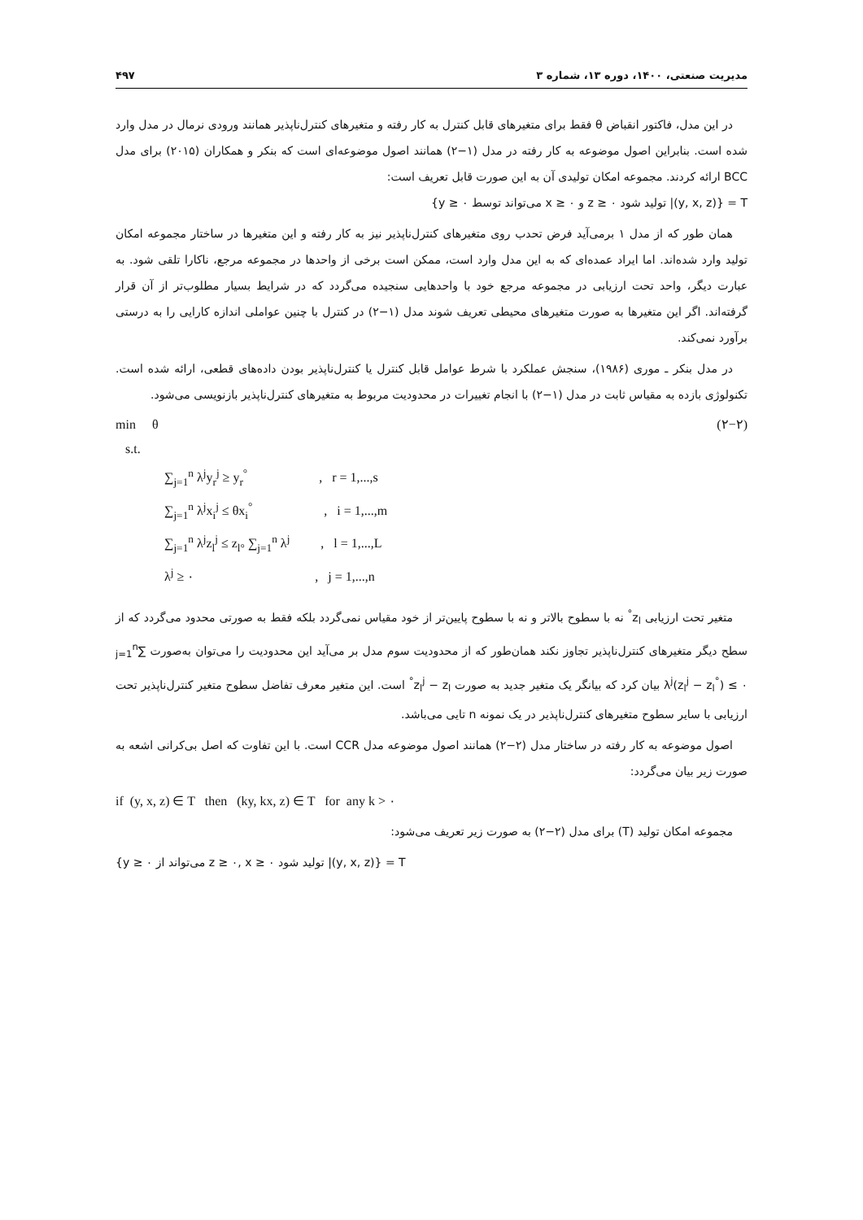۴۹۷ مدیریت صنعتی، ۱۴۰۰، دوره ۱۳، شماره ۳
در این مدل، فاکتور انقباض θ فقط برای متغیرهای قابل کنترل به کار رفته و متغیرهای کنترل‌ناپذیر همانند ورودی نرمال در مدل وارد شده است. بنابراین اصول موضوعه به کار رفته در مدل (۱−۲) همانند اصول موضوعه‌ای است که بنکر و همکاران (۲۰۱۵) برای مدل BCC ارائه کردند. مجموعه امکان تولیدی آن به این صورت قابل تعریف است:
T = {(y, x, z)| تولید شود z ≥ ۰ و x ≥ ۰ می‌تواند توسط y ≥ ۰}
همان طور که از مدل ۱ برمی‌آید فرض تحدب روی متغیرهای کنترل‌ناپذیر نیز به کار رفته و این متغیرها در ساختار مجموعه امکان تولید وارد شده‌اند. اما ایراد عمده‌ای که به این مدل وارد است، ممکن است برخی از واحدها در مجموعه مرجع، ناکارا تلقی شود. به عبارت دیگر، واحد تحت ارزیابی در مجموعه مرجع خود با واحدهایی سنجیده می‌گردد که در شرایط بسیار مطلوب‌تر از آن قرار گرفته‌اند. اگر این متغیرها به صورت متغیرهای محیطی تعریف شوند مدل (۱−۲) در کنترل با چنین عواملی اندازه کارایی را به درستی برآورد نمی‌کند.
در مدل بنکر ـ موری (۱۹۸۶)، سنجش عملکرد با شرط عوامل قابل کنترل یا کنترل‌ناپذیر بودن داده‌های قطعی، ارائه شده است. تکنولوژی بازده به مقیاس ثابت در مدل (۱−۲) با انجام تغییرات در محدودیت مربوط به متغیرهای کنترل‌ناپذیر بازنویسی می‌شود.
min θ (۲−۲)
s.t.
∑<sub>j=1</sub><sup>n</sup> λ<sup>j</sup>y<sub>r</sub><sup>j</sup> ≥ y<sub>r</sub><sup>°</sup> , r = 1,...,s
∑<sub>j=1</sub><sup>n</sup> λ<sup>j</sup>x<sub>i</sub><sup>j</sup> ≤ θx<sub>i</sub><sup>°</sup> , i = 1,...,m
∑<sub>j=1</sub><sup>n</sup> λ<sup>j</sup>z<sub>l</sub><sup>j</sup> ≤ z<sub>l°</sub> ∑<sub>j=1</sub><sup>n</sup> λ<sup>j</sup> , l = 1,...,L
λ<sup>j</sup> ≥ ۰ , j = 1,...,n
متغیر تحت ارزیابی z<sub>l</sub><sup>°</sup> نه با سطوح بالاتر و نه با سطوح پایین‌تر از خود مقیاس نمی‌گردد بلکه فقط به صورتی محدود می‌گردد که از سطح دیگر متغیرهای کنترل‌ناپذیر تجاوز نکند همان‌طور که از محدودیت سوم مدل بر می‌آید این محدودیت را می‌توان به‌صورت ∑<sub>j=1</sub><sup>n</sup> λ<sup>j</sup>(z<sub>l</sub><sup>j</sup> − z<sub>l</sub><sup>°</sup>) ≤ ۰ بیان کرد که بیانگر یک متغیر جدید به صورت z<sub>l</sub><sup>j</sup> − z<sub>l</sub><sup>°</sup> است. این متغیر معرف تفاضل سطوح متغیر کنترل‌ناپذیر تحت ارزیابی با سایر سطوح متغیرهای کنترل‌ناپذیر در یک نمونه n تایی می‌باشد.
اصول موضوعه به کار رفته در ساختار مدل (۲−۲) همانند اصول موضوعه مدل CCR است. با این تفاوت که اصل بی‌کرانی اشعه به صورت زیر بیان می‌گردد:
if (y, x, z) ∈ T then (ky, kx, z) ∈ T for any k > ۰
مجموعه امکان تولید (T) برای مدل (۲−۲) به صورت زیر تعریف می‌شود:
T = {(y, x, z)| تولید شود z ≥ ۰, x ≥ ۰ می‌تواند از y ≥ ۰}